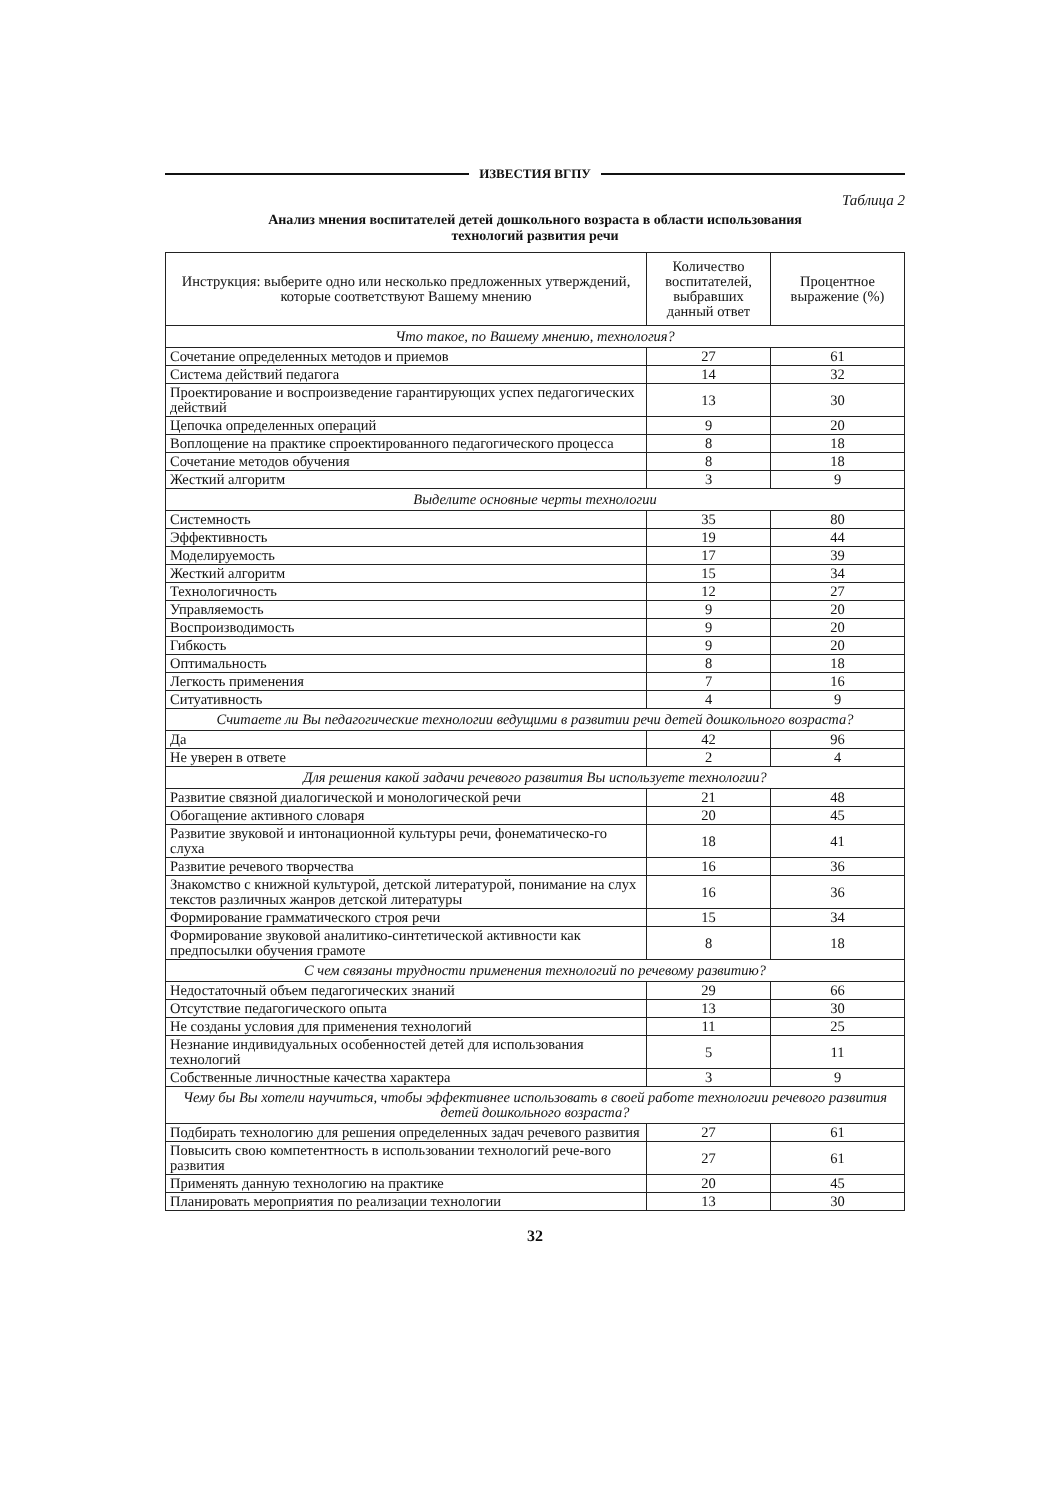ИЗВЕСТИЯ ВГПУ
Таблица 2
Анализ мнения воспитателей детей дошкольного возраста в области использования
технологий развития речи
| Инструкция: выберите одно или несколько предложенных утверждений, которые соответствуют Вашему мнению | Количество воспитателей, выбравших данный ответ | Процентное выражение (%) |
| --- | --- | --- |
| Что такое, по Вашему мнению, технология? | | |
| Сочетание определенных методов и приемов | 27 | 61 |
| Система действий педагога | 14 | 32 |
| Проектирование и воспроизведение гарантирующих успех педагогических действий | 13 | 30 |
| Цепочка определенных операций | 9 | 20 |
| Воплощение на практике спроектированного педагогического процесса | 8 | 18 |
| Сочетание методов обучения | 8 | 18 |
| Жесткий алгоритм | 3 | 9 |
| Выделите основные черты технологии | | |
| Системность | 35 | 80 |
| Эффективность | 19 | 44 |
| Моделируемость | 17 | 39 |
| Жесткий алгоритм | 15 | 34 |
| Технологичность | 12 | 27 |
| Управляемость | 9 | 20 |
| Воспроизводимость | 9 | 20 |
| Гибкость | 9 | 20 |
| Оптимальность | 8 | 18 |
| Легкость применения | 7 | 16 |
| Ситуативность | 4 | 9 |
| Считаете ли Вы педагогические технологии ведущими в развитии речи детей дошкольного возраста? | | |
| Да | 42 | 96 |
| Не уверен в ответе | 2 | 4 |
| Для решения какой задачи речевого развития Вы используете технологии? | | |
| Развитие связной диалогической и монологической речи | 21 | 48 |
| Обогащение активного словаря | 20 | 45 |
| Развитие звуковой и интонационной культуры речи, фонематическо-го слуха | 18 | 41 |
| Развитие речевого творчества | 16 | 36 |
| Знакомство с книжной культурой, детской литературой, понимание на слух текстов различных жанров детской литературы | 16 | 36 |
| Формирование грамматического строя речи | 15 | 34 |
| Формирование звуковой аналитико-синтетической активности как предпосылки обучения грамоте | 8 | 18 |
| С чем связаны трудности применения технологий по речевому развитию? | | |
| Недостаточный объем педагогических знаний | 29 | 66 |
| Отсутствие педагогического опыта | 13 | 30 |
| Не созданы условия для применения технологий | 11 | 25 |
| Незнание индивидуальных особенностей детей для использования технологий | 5 | 11 |
| Собственные личностные качества характера | 3 | 9 |
| Чему бы Вы хотели научиться, чтобы эффективнее использовать в своей работе технологии речевого развития детей дошкольного возраста? | | |
| Подбирать технологию для решения определенных задач речевого развития | 27 | 61 |
| Повысить свою компетентность в использовании технологий рече-вого развития | 27 | 61 |
| Применять данную технологию на практике | 20 | 45 |
| Планировать мероприятия по реализации технологии | 13 | 30 |
32